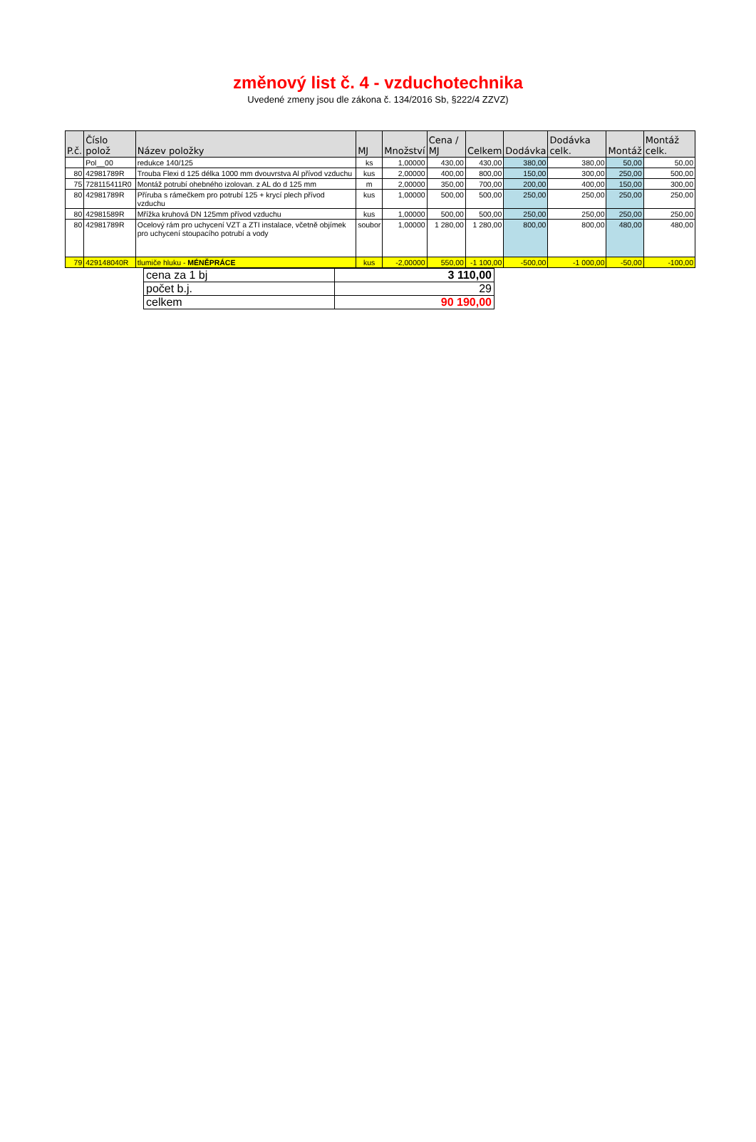změnový list č. 4 - vzduchotechnika
Uvedené zmeny jsou dle zákona č. 134/2016 Sb, §222/4 ZZVZ)
| P.č. | Číslo polož | Název položky | MJ | Množství | Cena / MJ | Celkem | Dodávka | Dodávka celk. | Montáž | Montáž celk. |
| --- | --- | --- | --- | --- | --- | --- | --- | --- | --- | --- |
| | Pol__00 | redukce 140/125 | ks | 1,00000 | 430,00 | 430,00 | 380,00 | 380,00 | 50,00 | 50,00 |
| 80 | 42981789R | Trouba Flexi d 125 délka 1000 mm dvouvrstva Al přívod vzduchu | kus | 2,00000 | 400,00 | 800,00 | 150,00 | 300,00 | 250,00 | 500,00 |
| 75 | 728115411R0 | Montáž potrubí ohebného izolovan. z AL do d 125 mm | m | 2,00000 | 350,00 | 700,00 | 200,00 | 400,00 | 150,00 | 300,00 |
| 80 | 42981789R | Příruba s rámečkem pro potrubí 125 + krycí plech přívod vzduchu | kus | 1,00000 | 500,00 | 500,00 | 250,00 | 250,00 | 250,00 | 250,00 |
| 80 | 42981589R | Mřížka kruhová DN 125mm přívod vzduchu | kus | 1,00000 | 500,00 | 500,00 | 250,00 | 250,00 | 250,00 | 250,00 |
| 80 | 42981789R | Ocelový rám pro uchycení VZT a ZTI instalace, včetně objímek pro uchycení stoupacího potrubí a vody | soubor | 1,00000 | 1 280,00 | 1 280,00 | 800,00 | 800,00 | 480,00 | 480,00 |
| 79 | 429148040R | tlumiče hluku - MÉNĚPRÁCE | kus | -2,00000 | 550,00 | -1 100,00 | -500,00 | -1 000,00 | -50,00 | -100,00 |
| cena za 1 bj | 3 110,00 |
| počet b.j. | 29 |
| celkem | 90 190,00 |